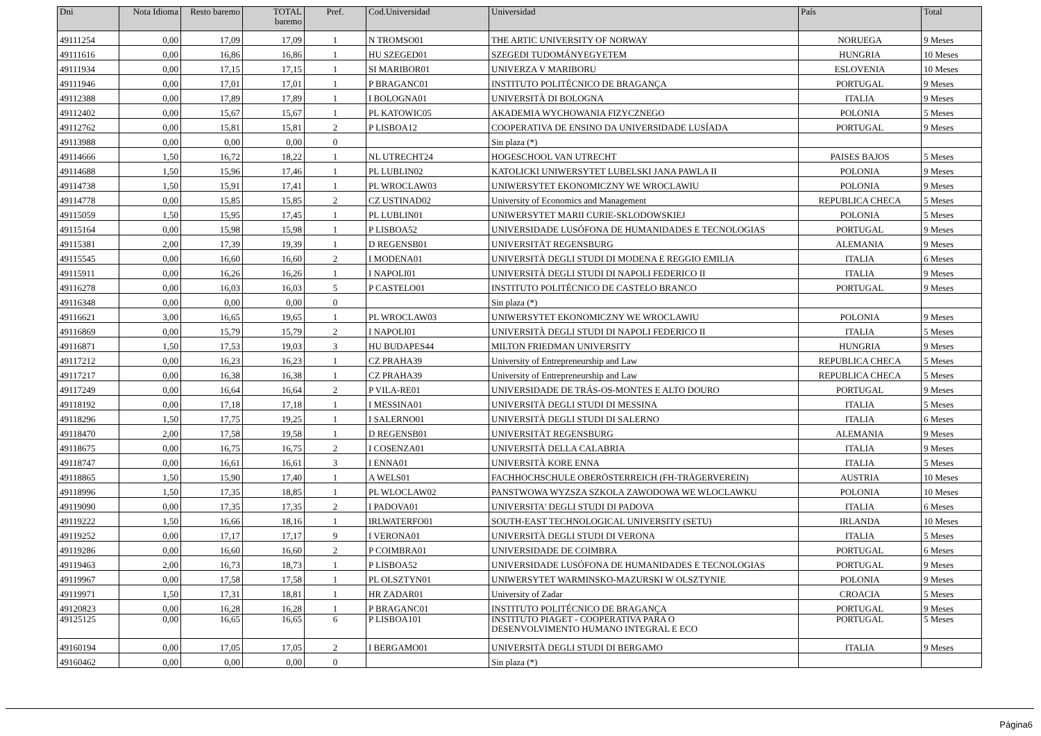| Dni | Nota Idioma | Resto baremo | TOTAL baremo | Pref. | Cod.Universidad | Universidad | País | Total |
| --- | --- | --- | --- | --- | --- | --- | --- | --- |
| 49111254 | 0,00 | 17,09 | 17,09 | 1 | N TROMSO01 | THE ARTIC UNIVERSITY OF NORWAY | NORUEGA | 9 Meses |
| 49111616 | 0,00 | 16,86 | 16,86 | 1 | HU SZEGED01 | SZEGEDI TUDOMÁNYEGYETEM | HUNGRIA | 10 Meses |
| 49111934 | 0,00 | 17,15 | 17,15 | 1 | SI MARIBOR01 | UNIVERZA V MARIBORU | ESLOVENIA | 10 Meses |
| 49111946 | 0,00 | 17,01 | 17,01 | 1 | P BRAGANC01 | INSTITUTO POLITÉCNICO DE BRAGANÇA | PORTUGAL | 9 Meses |
| 49112388 | 0,00 | 17,89 | 17,89 | 1 | I BOLOGNA01 | UNIVERSITÀ DI BOLOGNA | ITALIA | 9 Meses |
| 49112402 | 0,00 | 15,67 | 15,67 | 1 | PL KATOWIC05 | AKADEMIA WYCHOWANIA FIZYCZNEGO | POLONIA | 5 Meses |
| 49112762 | 0,00 | 15,81 | 15,81 | 2 | P LISBOA12 | COOPERATIVA DE ENSINO DA UNIVERSIDADE LUSÍADA | PORTUGAL | 9 Meses |
| 49113988 | 0,00 | 0,00 | 0,00 | 0 | | Sin plaza (*) | | |
| 49114666 | 1,50 | 16,72 | 18,22 | 1 | NL UTRECHT24 | HOGESCHOOL VAN UTRECHT | PAISES BAJOS | 5 Meses |
| 49114688 | 1,50 | 15,96 | 17,46 | 1 | PL LUBLIN02 | KATOLICKI UNIWERSYTET LUBELSKI JANA PAWLA II | POLONIA | 9 Meses |
| 49114738 | 1,50 | 15,91 | 17,41 | 1 | PL WROCLAW03 | UNIWERSYTET EKONOMICZNY WE WROCLAWIU | POLONIA | 9 Meses |
| 49114778 | 0,00 | 15,85 | 15,85 | 2 | CZ USTINAD02 | University of Economics and Management | REPUBLICA CHECA | 5 Meses |
| 49115059 | 1,50 | 15,95 | 17,45 | 1 | PL LUBLIN01 | UNIWERSYTET MARII CURIE-SKLODOWSKIEJ | POLONIA | 5 Meses |
| 49115164 | 0,00 | 15,98 | 15,98 | 1 | P LISBOA52 | UNIVERSIDADE LUSÓFONA DE HUMANIDADES E TECNOLOGIAS | PORTUGAL | 9 Meses |
| 49115381 | 2,00 | 17,39 | 19,39 | 1 | D REGENSB01 | UNIVERSITÄT REGENSBURG | ALEMANIA | 9 Meses |
| 49115545 | 0,00 | 16,60 | 16,60 | 2 | I MODENA01 | UNIVERSITÀ DEGLI STUDI DI MODENA E REGGIO EMILIA | ITALIA | 6 Meses |
| 49115911 | 0,00 | 16,26 | 16,26 | 1 | I NAPOLI01 | UNIVERSITÀ DEGLI STUDI DI NAPOLI FEDERICO II | ITALIA | 9 Meses |
| 49116278 | 0,00 | 16,03 | 16,03 | 5 | P CASTELO01 | INSTITUTO POLITÉCNICO DE CASTELO BRANCO | PORTUGAL | 9 Meses |
| 49116348 | 0,00 | 0,00 | 0,00 | 0 | | Sin plaza (*) | | |
| 49116621 | 3,00 | 16,65 | 19,65 | 1 | PL WROCLAW03 | UNIWERSYTET EKONOMICZNY WE WROCLAWIU | POLONIA | 9 Meses |
| 49116869 | 0,00 | 15,79 | 15,79 | 2 | I NAPOLI01 | UNIVERSITÀ DEGLI STUDI DI NAPOLI FEDERICO II | ITALIA | 5 Meses |
| 49116871 | 1,50 | 17,53 | 19,03 | 3 | HU BUDAPES44 | MILTON FRIEDMAN UNIVERSITY | HUNGRIA | 9 Meses |
| 49117212 | 0,00 | 16,23 | 16,23 | 1 | CZ PRAHA39 | University of Entrepreneurship and Law | REPUBLICA CHECA | 5 Meses |
| 49117217 | 0,00 | 16,38 | 16,38 | 1 | CZ PRAHA39 | University of Entrepreneurship and Law | REPUBLICA CHECA | 5 Meses |
| 49117249 | 0,00 | 16,64 | 16,64 | 2 | P VILA-RE01 | UNIVERSIDADE DE TRÁS-OS-MONTES E ALTO DOURO | PORTUGAL | 9 Meses |
| 49118192 | 0,00 | 17,18 | 17,18 | 1 | I MESSINA01 | UNIVERSITÀ DEGLI STUDI DI MESSINA | ITALIA | 5 Meses |
| 49118296 | 1,50 | 17,75 | 19,25 | 1 | I SALERNO01 | UNIVERSITÀ DEGLI STUDI DI SALERNO | ITALIA | 6 Meses |
| 49118470 | 2,00 | 17,58 | 19,58 | 1 | D REGENSB01 | UNIVERSITÄT REGENSBURG | ALEMANIA | 9 Meses |
| 49118675 | 0,00 | 16,75 | 16,75 | 2 | I COSENZA01 | UNIVERSITÀ DELLA CALABRIA | ITALIA | 9 Meses |
| 49118747 | 0,00 | 16,61 | 16,61 | 3 | I ENNA01 | UNIVERSITÀ KORE ENNA | ITALIA | 5 Meses |
| 49118865 | 1,50 | 15,90 | 17,40 | 1 | A WELS01 | FACHHOCHSCHULE OBERÖSTERREICH (FH-TRÄGERVEREIN) | AUSTRIA | 10 Meses |
| 49118996 | 1,50 | 17,35 | 18,85 | 1 | PL WLOCLAW02 | PANSTWOWA WYZSZA SZKOLA ZAWODOWA WE WLOCLAWKU | POLONIA | 10 Meses |
| 49119090 | 0,00 | 17,35 | 17,35 | 2 | I PADOVA01 | UNIVERSITA' DEGLI STUDI DI PADOVA | ITALIA | 6 Meses |
| 49119222 | 1,50 | 16,66 | 18,16 | 1 | IRLWATERFO01 | SOUTH-EAST TECHNOLOGICAL UNIVERSITY (SETU) | IRLANDA | 10 Meses |
| 49119252 | 0,00 | 17,17 | 17,17 | 9 | I VERONA01 | UNIVERSITÀ DEGLI STUDI DI VERONA | ITALIA | 5 Meses |
| 49119286 | 0,00 | 16,60 | 16,60 | 2 | P COIMBRA01 | UNIVERSIDADE DE COIMBRA | PORTUGAL | 6 Meses |
| 49119463 | 2,00 | 16,73 | 18,73 | 1 | P LISBOA52 | UNIVERSIDADE LUSÓFONA DE HUMANIDADES E TECNOLOGIAS | PORTUGAL | 9 Meses |
| 49119967 | 0,00 | 17,58 | 17,58 | 1 | PL OLSZTYN01 | UNIWERSYTET WARMINSKO-MAZURSKI W OLSZTYNIE | POLONIA | 9 Meses |
| 49119971 | 1,50 | 17,31 | 18,81 | 1 | HR ZADAR01 | University of Zadar | CROACIA | 5 Meses |
| 49120823 | 0,00 | 16,28 | 16,28 | 1 | P BRAGANC01 | INSTITUTO POLITÉCNICO DE BRAGANÇA | PORTUGAL | 9 Meses |
| 49125125 | 0,00 | 16,65 | 16,65 | 6 | P LISBOA101 | INSTITUTO PIAGET - COOPERATIVA PARA O DESENVOLVIMENTO HUMANO INTEGRAL E ECO | PORTUGAL | 5 Meses |
| 49160194 | 0,00 | 17,05 | 17,05 | 2 | I BERGAMO01 | UNIVERSITÀ DEGLI STUDI DI BERGAMO | ITALIA | 9 Meses |
| 49160462 | 0,00 | 0,00 | 0,00 | 0 | | Sin plaza (*) | | |
Página6